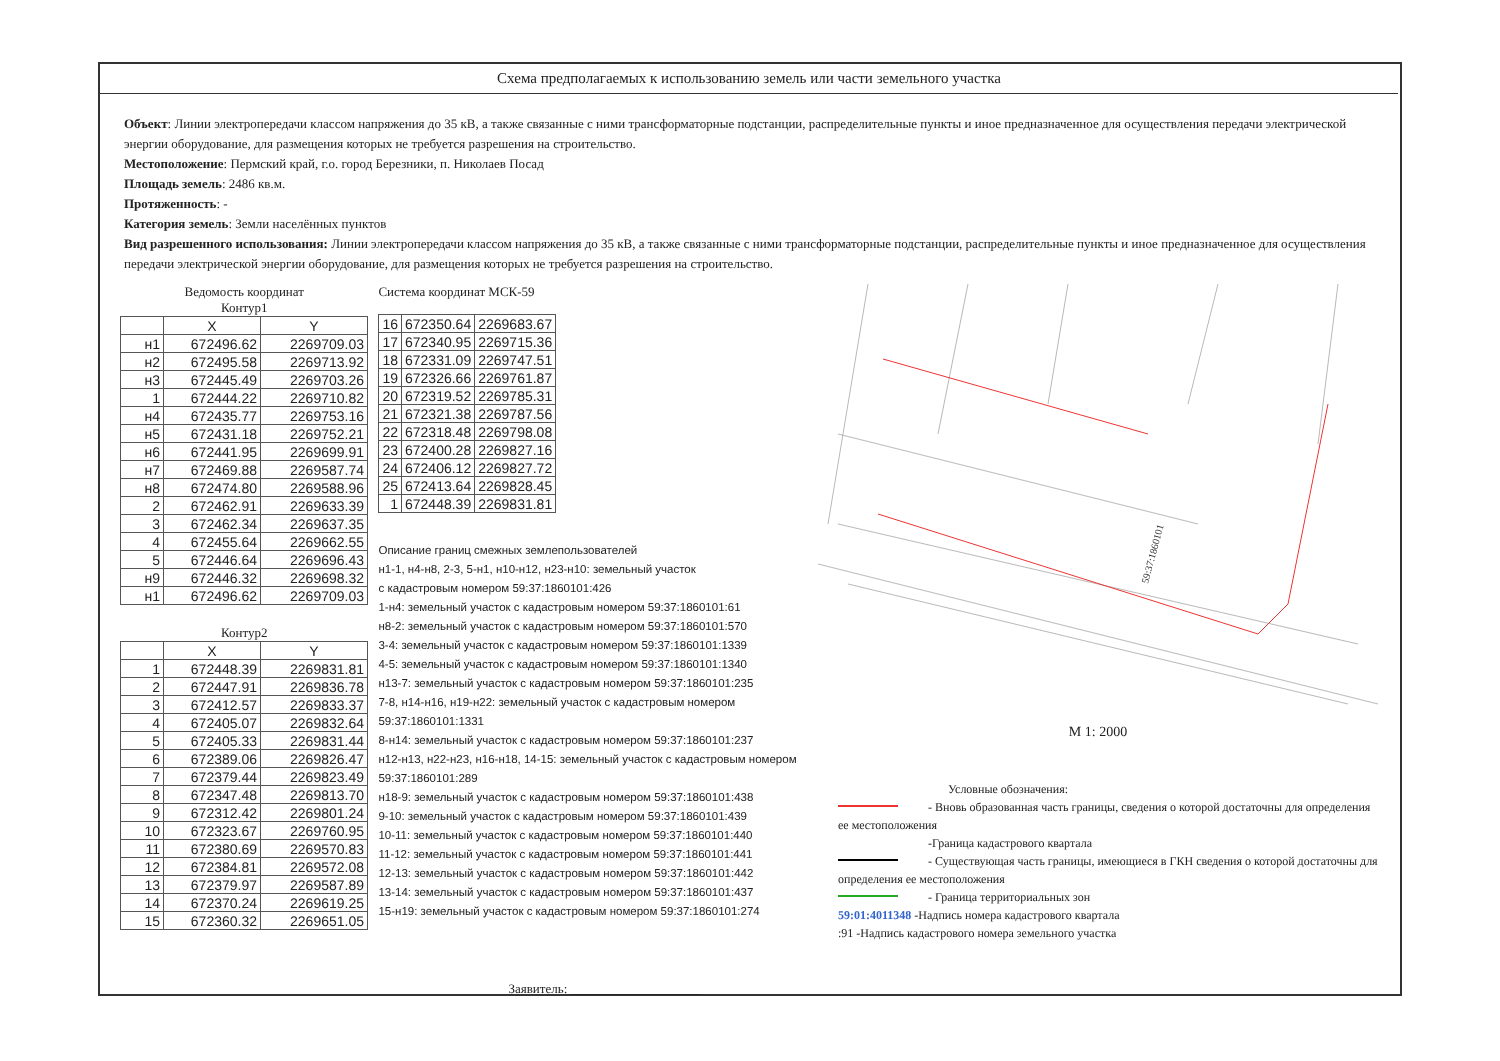Схема предполагаемых к использованию земель или части земельного участка
Объект: Линии электропередачи классом напряжения до 35 кВ, а также связанные с ними трансформаторные подстанции, распределительные пункты и иное предназначенное для осуществления передачи электрической энергии оборудование, для размещения которых не требуется разрешения на строительство.
Местоположение: Пермский край, г.о. город Березники, п. Николаев Посад
Площадь земель: 2486 кв.м.
Протяженность: -
Категория земель: Земли населённых пунктов
Вид разрешенного использования: Линии электропередачи классом напряжения до 35 кВ, а также связанные с ними трансформаторные подстанции, распределительные пункты и иное предназначенное для осуществления передачи электрической энергии оборудование, для размещения которых не требуется разрешения на строительство.
Ведомость координат
Контур1
| | X | Y |
| --- | --- | --- |
| н1 | 672496.62 | 2269709.03 |
| н2 | 672495.58 | 2269713.92 |
| н3 | 672445.49 | 2269703.26 |
| 1 | 672444.22 | 2269710.82 |
| н4 | 672435.77 | 2269753.16 |
| н5 | 672431.18 | 2269752.21 |
| н6 | 672441.95 | 2269699.91 |
| н7 | 672469.88 | 2269587.74 |
| н8 | 672474.80 | 2269588.96 |
| 2 | 672462.91 | 2269633.39 |
| 3 | 672462.34 | 2269637.35 |
| 4 | 672455.64 | 2269662.55 |
| 5 | 672446.64 | 2269696.43 |
| н9 | 672446.32 | 2269698.32 |
| н1 | 672496.62 | 2269709.03 |
Контур2
| | X | Y |
| --- | --- | --- |
| 1 | 672448.39 | 2269831.81 |
| 2 | 672447.91 | 2269836.78 |
| 3 | 672412.57 | 2269833.37 |
| 4 | 672405.07 | 2269832.64 |
| 5 | 672405.33 | 2269831.44 |
| 6 | 672389.06 | 2269826.47 |
| 7 | 672379.44 | 2269823.49 |
| 8 | 672347.48 | 2269813.70 |
| 9 | 672312.42 | 2269801.24 |
| 10 | 672323.67 | 2269760.95 |
| 11 | 672380.69 | 2269570.83 |
| 12 | 672384.81 | 2269572.08 |
| 13 | 672379.97 | 2269587.89 |
| 14 | 672370.24 | 2269619.25 |
| 15 | 672360.32 | 2269651.05 |
Система координат МСК-59
| 16 | 672350.64 | 2269683.67 |
| 17 | 672340.95 | 2269715.36 |
| 18 | 672331.09 | 2269747.51 |
| 19 | 672326.66 | 2269761.87 |
| 20 | 672319.52 | 2269785.31 |
| 21 | 672321.38 | 2269787.56 |
| 22 | 672318.48 | 2269798.08 |
| 23 | 672400.28 | 2269827.16 |
| 24 | 672406.12 | 2269827.72 |
| 25 | 672413.64 | 2269828.45 |
| 1 | 672448.39 | 2269831.81 |
Описание границ смежных землепользователей
н1-1, н4-н8, 2-3, 5-н1, н10-н12, н23-н10: земельный участок
с кадастровым номером 59:37:1860101:426
1-н4: земельный участок с кадастровым номером 59:37:1860101:61
н8-2: земельный участок с кадастровым номером 59:37:1860101:570
3-4: земельный участок с кадастровым номером 59:37:1860101:1339
4-5: земельный участок с кадастровым номером 59:37:1860101:1340
н13-7: земельный участок с кадастровым номером 59:37:1860101:235
7-8, н14-н16, н19-н22: земельный участок с кадастровым номером 59:37:1860101:1331
8-н14: земельный участок с кадастровым номером 59:37:1860101:237
н12-н13, н22-н23, н16-н18, 14-15: земельный участок с кадастровым номером 59:37:1860101:289
н18-9: земельный участок с кадастровым номером 59:37:1860101:438
9-10: земельный участок с кадастровым номером 59:37:1860101:439
10-11: земельный участок с кадастровым номером 59:37:1860101:440
11-12: земельный участок с кадастровым номером 59:37:1860101:441
12-13: земельный участок с кадастровым номером 59:37:1860101:442
13-14: земельный участок с кадастровым номером 59:37:1860101:437
15-н19: земельный участок с кадастровым номером 59:37:1860101:274
Заявитель: ____________________
59:37:1860101
М 1: 2000
Условные обозначения:
- Вновь образованная часть границы, сведения о которой достаточны для определения ее местоположения
-Граница кадастрового квартала
- Существующая часть границы, имеющиеся в ГКН сведения о которой достаточны для определения ее местоположения
- Граница территориальных зон
59:01:4011348 -Надпись номера кадастрового квартала
:91 -Надпись кадастрового номера земельного участка